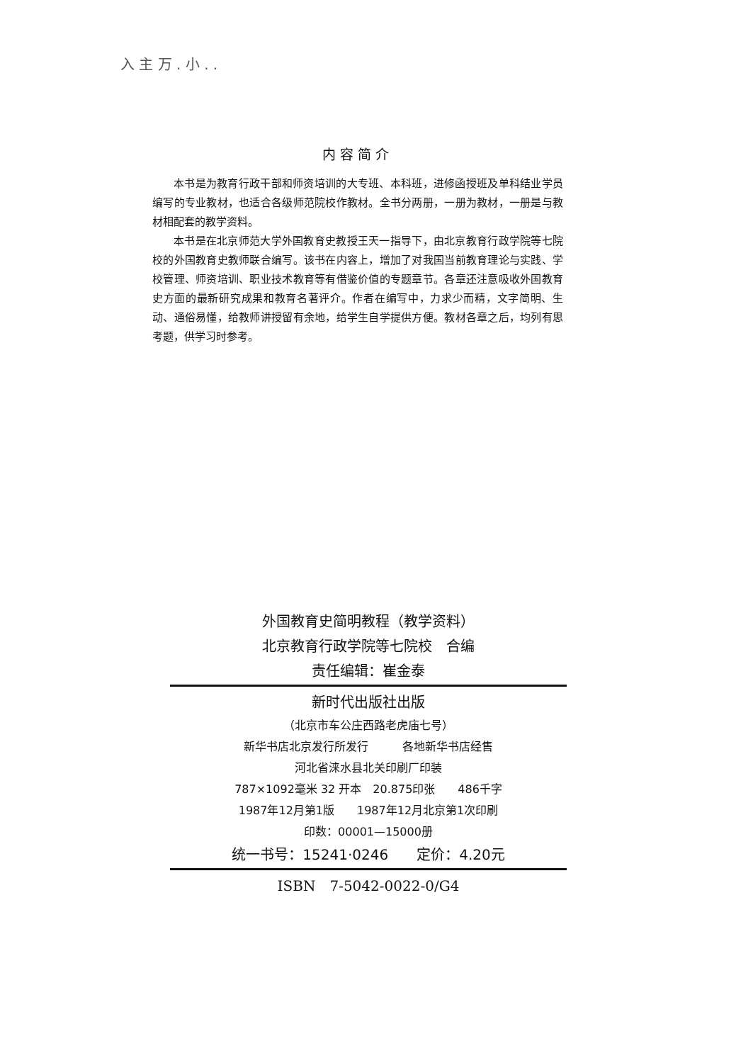入 主 万 . 小 . .
内容简介
本书是为教育行政干部和师资培训的大专班、本科班，进修函授班及单科结业学员编写的专业教材，也适合各级师范院校作教材。全书分两册，一册为教材，一册是与教材相配套的教学资料。
本书是在北京师范大学外国教育史教授王天一指导下，由北京教育行政学院等七院校的外国教育史教师联合编写。该书在内容上，增加了对我国当前教育理论与实践、学校管理、师资培训、职业技术教育等有借鉴价值的专题章节。各章还注意吸收外国教育史方面的最新研究成果和教育名著评介。作者在编写中，力求少而精，文字简明、生动、通俗易懂，给教师讲授留有余地，给学生自学提供方便。教材各章之后，均列有思考题，供学习时参考。
外国教育史简明教程（教学资料）
北京教育行政学院等七院校　合编
责任编辑：崔金泰
新时代出版社出版
（北京市车公庄西路老虎庙七号）
新华书店北京发行所发行　　　各地新华书店经售
河北省涞水县北关印刷厂印装
787×1092毫米 32 开本　20.875印张　　486千字
1987年12月第1版　　1987年12月北京第1次印刷
印数：00001—15000册
统一书号：15241·0246　　定价：4.20元
ISBN　7-5042-0022-0/G4